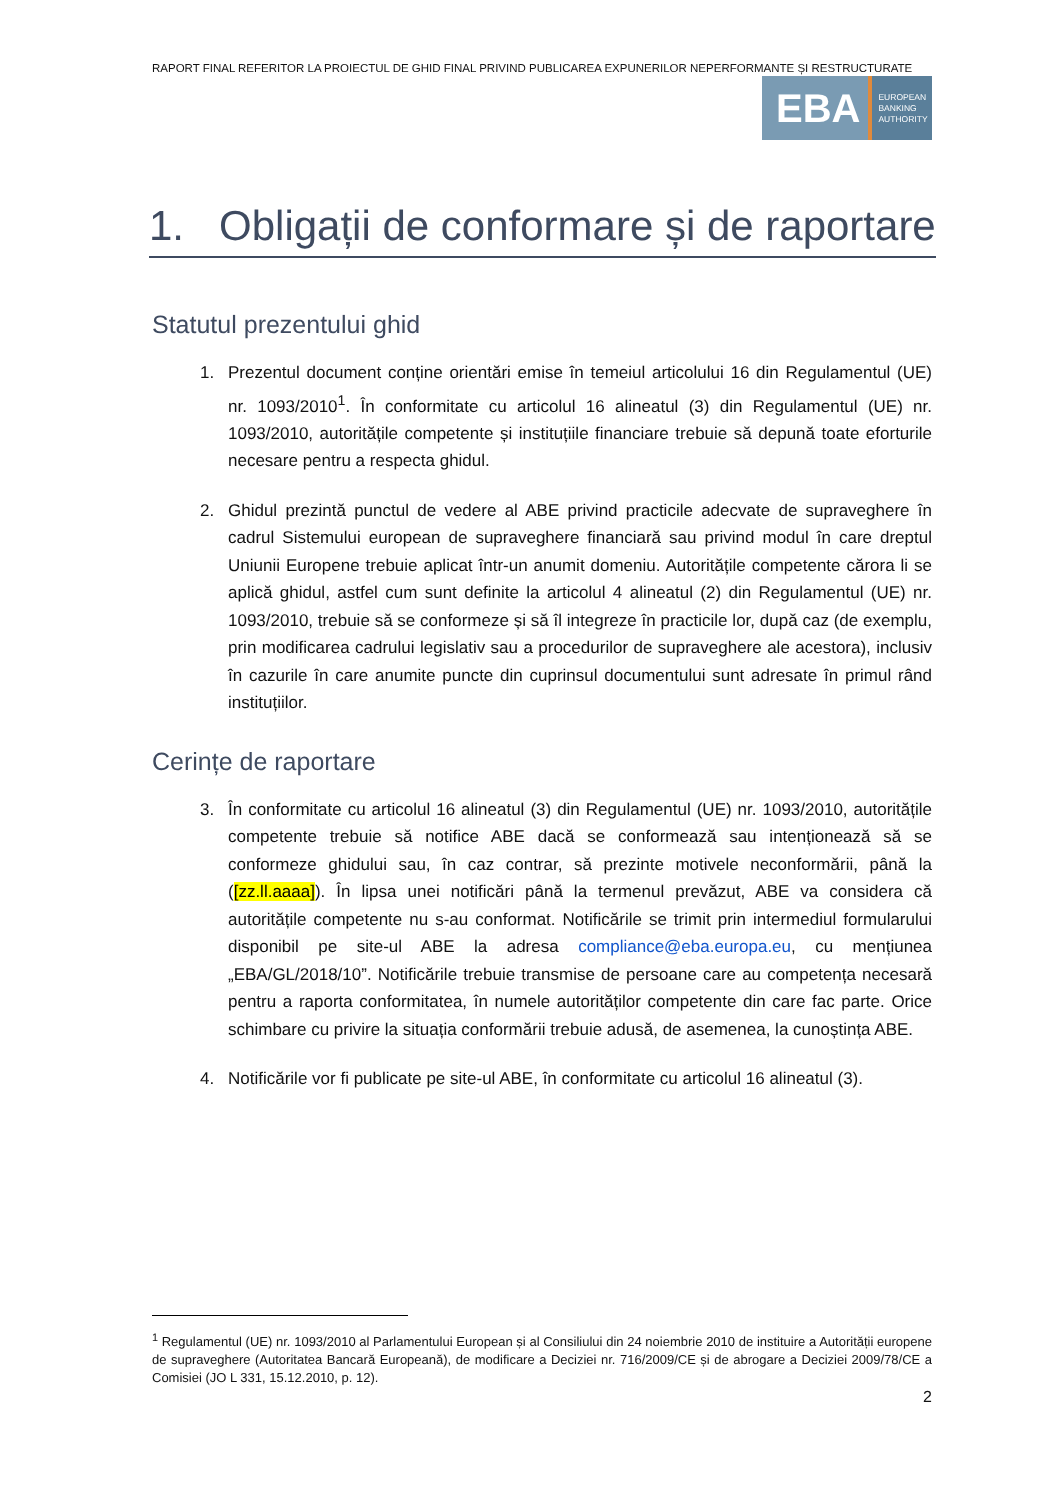RAPORT FINAL REFERITOR LA PROIECTUL DE GHID FINAL PRIVIND PUBLICAREA EXPUNERILOR NEPERFORMANTE ȘI RESTRUCTURATE
EBA EUROPEAN
BANKING
AUTHORITY
1. Obligații de conformare și de raportare
Statutul prezentului ghid
1. Prezentul document conține orientări emise în temeiul articolului 16 din Regulamentul (UE) nr. 1093/2010<sup>1</sup>. În conformitate cu articolul 16 alineatul (3) din Regulamentul (UE) nr. 1093/2010, autoritățile competente și instituțiile financiare trebuie să depună toate eforturile necesare pentru a respecta ghidul.
2. Ghidul prezintă punctul de vedere al ABE privind practicile adecvate de supraveghere în cadrul Sistemului european de supraveghere financiară sau privind modul în care dreptul Uniunii Europene trebuie aplicat într-un anumit domeniu. Autoritățile competente cărora li se aplică ghidul, astfel cum sunt definite la articolul 4 alineatul (2) din Regulamentul (UE) nr. 1093/2010, trebuie să se conformeze și să îl integreze în practicile lor, după caz (de exemplu, prin modificarea cadrului legislativ sau a procedurilor de supraveghere ale acestora), inclusiv în cazurile în care anumite puncte din cuprinsul documentului sunt adresate în primul rând instituțiilor.
Cerințe de raportare
3. În conformitate cu articolul 16 alineatul (3) din Regulamentul (UE) nr. 1093/2010, autoritățile competente trebuie să notifice ABE dacă se conformează sau intenționează să se conformeze ghidului sau, în caz contrar, să prezinte motivele neconformării, până la ([zz.ll.aaaa]). În lipsa unei notificări până la termenul prevăzut, ABE va considera că autoritățile competente nu s-au conformat. Notificările se trimit prin intermediul formularului disponibil pe site-ul ABE la adresa compliance@eba.europa.eu, cu mențiunea „EBA/GL/2018/10”. Notificările trebuie transmise de persoane care au competența necesară pentru a raporta conformitatea, în numele autorităților competente din care fac parte. Orice schimbare cu privire la situația conformării trebuie adusă, de asemenea, la cunoștința ABE.
4. Notificările vor fi publicate pe site-ul ABE, în conformitate cu articolul 16 alineatul (3).
<sup>1</sup> Regulamentul (UE) nr. 1093/2010 al Parlamentului European și al Consiliului din 24 noiembrie 2010 de instituire a Autorității europene de supraveghere (Autoritatea Bancară Europeană), de modificare a Deciziei nr. 716/2009/CE și de abrogare a Deciziei 2009/78/CE a Comisiei (JO L 331, 15.12.2010, p. 12).
2